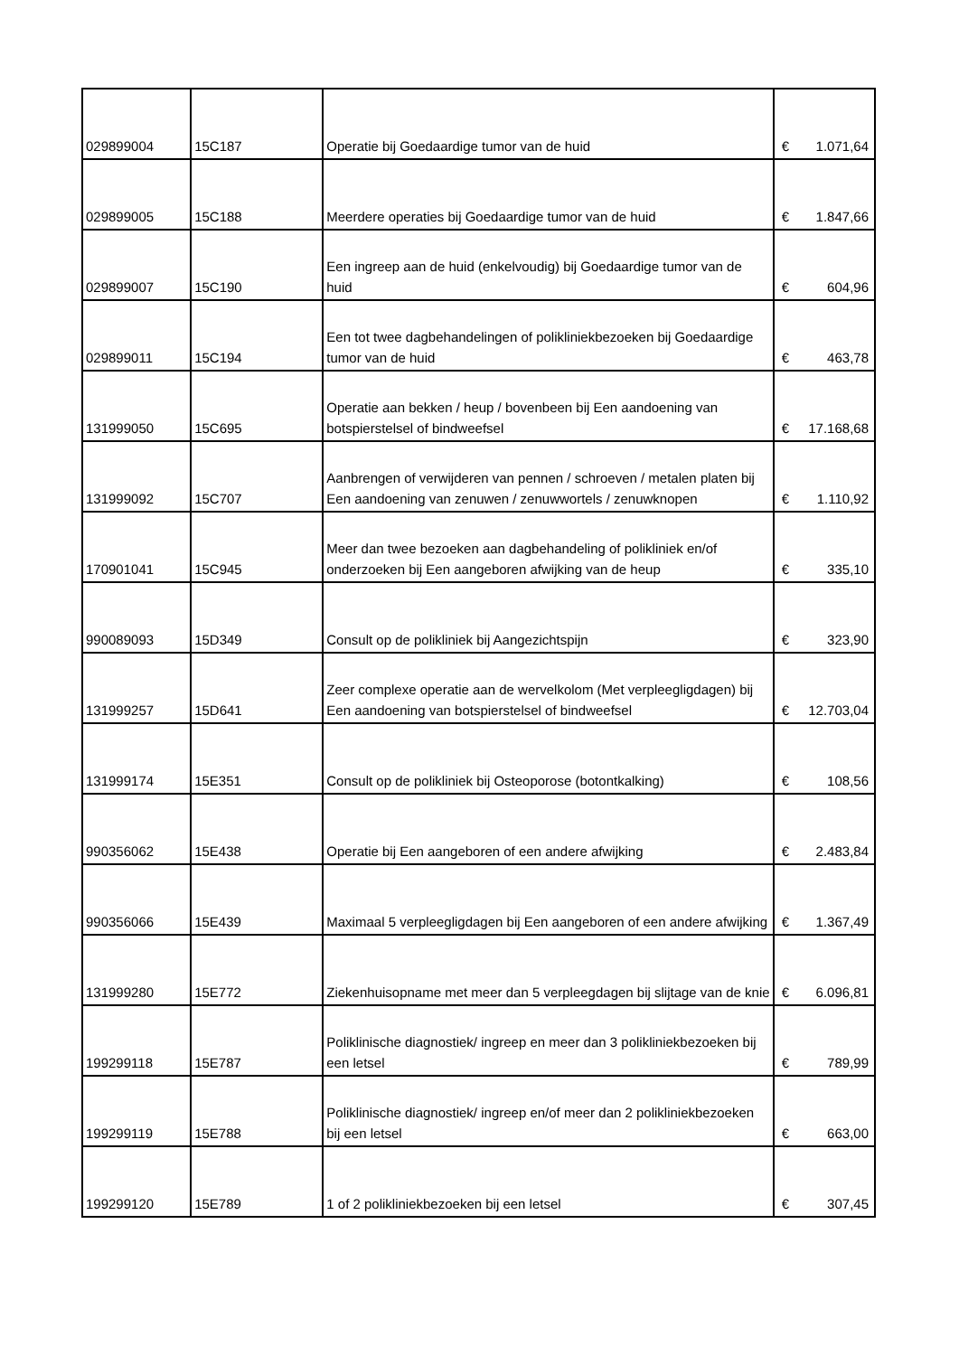| 029899004 | 15C187 | Operatie bij Goedaardige tumor van de huid | € | 1.071,64 |
| 029899005 | 15C188 | Meerdere operaties bij Goedaardige tumor van de huid | € | 1.847,66 |
| 029899007 | 15C190 | Een ingreep aan de huid (enkelvoudig) bij Goedaardige tumor van de huid | € | 604,96 |
| 029899011 | 15C194 | Een tot twee dagbehandelingen of polikliniekbezoeken bij Goedaardige tumor van de huid | € | 463,78 |
| 131999050 | 15C695 | Operatie aan bekken / heup / bovenbeen bij Een aandoening van botspierstelsel of bindweefsel | € | 17.168,68 |
| 131999092 | 15C707 | Aanbrengen of verwijderen van pennen / schroeven / metalen platen bij Een aandoening van zenuwen / zenuwwortels / zenuwknopen | € | 1.110,92 |
| 170901041 | 15C945 | Meer dan twee bezoeken aan dagbehandeling of polikliniek en/of onderzoeken bij Een aangeboren afwijking van de heup | € | 335,10 |
| 990089093 | 15D349 | Consult op de polikliniek bij Aangezichtspijn | € | 323,90 |
| 131999257 | 15D641 | Zeer complexe operatie aan de wervelkolom (Met verpleegligdagen) bij Een aandoening van botspierstelsel of bindweefsel | € | 12.703,04 |
| 131999174 | 15E351 | Consult op de polikliniek bij Osteoporose (botontkalking) | € | 108,56 |
| 990356062 | 15E438 | Operatie bij Een aangeboren of een andere afwijking | € | 2.483,84 |
| 990356066 | 15E439 | Maximaal 5 verpleegligdagen bij Een aangeboren of een andere afwijking | € | 1.367,49 |
| 131999280 | 15E772 | Ziekenhuisopname met meer dan 5 verpleegdagen bij slijtage van de knie | € | 6.096,81 |
| 199299118 | 15E787 | Poliklinische diagnostiek/ ingreep en meer dan 3 polikliniekbezoeken bij een letsel | € | 789,99 |
| 199299119 | 15E788 | Poliklinische diagnostiek/ ingreep en/of meer dan 2 polikliniekbezoeken bij een letsel | € | 663,00 |
| 199299120 | 15E789 | 1 of 2 polikliniekbezoeken bij een letsel | € | 307,45 |